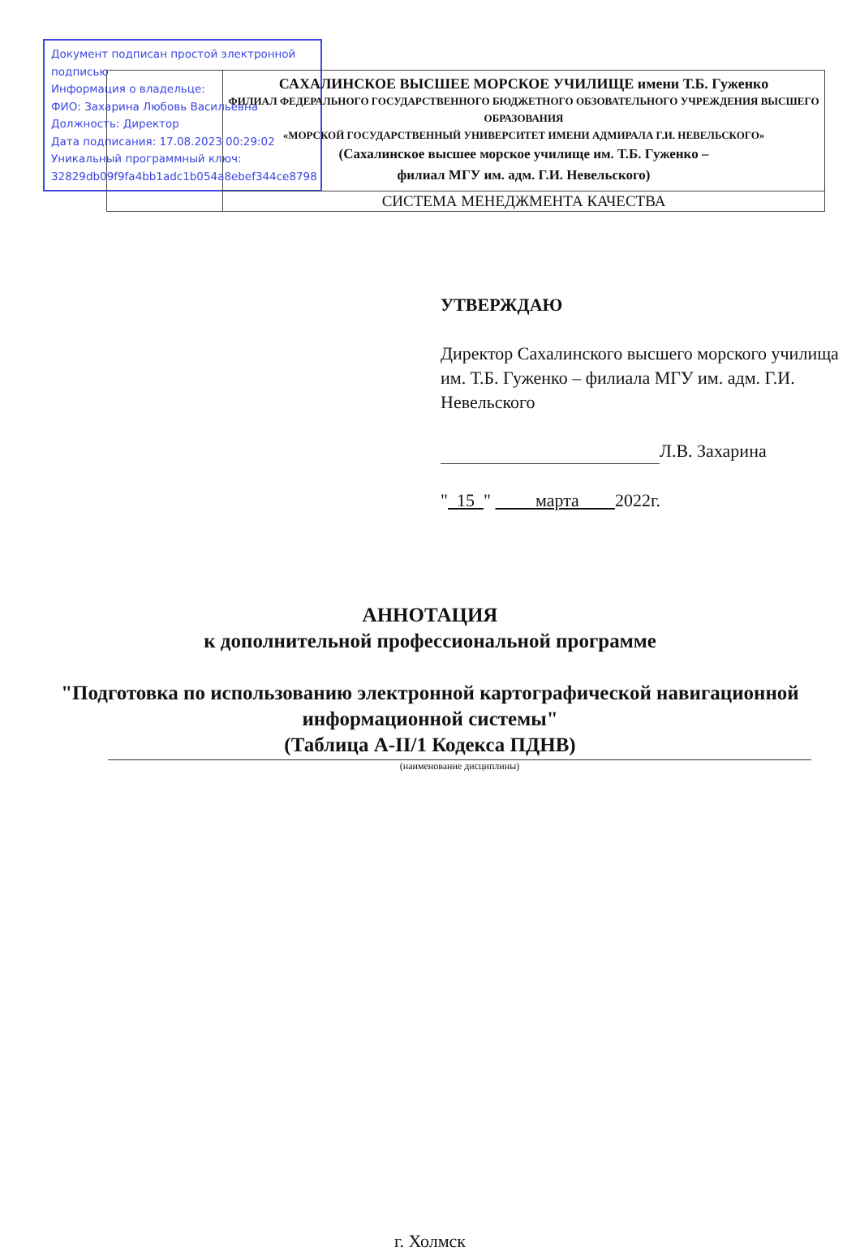Документ подписан простой электронной подписью
Информация о владельце:
ФИО: Захарина Любовь Васильевна
Должность: Директор
Дата подписания: 17.08.2023 00:29:02
Уникальный программный ключ:
32829db09f9fa4bb1adc1b054a8ebef344ce8798
| | САХАЛИНСКОЕ ВЫСШЕЕ МОРСКОЕ УЧИЛИЩЕ имени Т.Б. Гуженко ФИЛИАЛ ФЕДЕРАЛЬНОГО ГОСУДАРСТВЕННОГО БЮДЖЕТНОГО ОБЗОВАТЕЛЬНОГО УЧРЕЖДЕНИЯ ВЫСШЕГО ОБРАЗОВАНИЯ «МОРСКОЙ ГОСУДАРСТВЕННЫЙ УНИВЕРСИТЕТ ИМЕНИ АДМИРАЛА Г.И. НЕВЕЛЬСКОГО» (Сахалинское высшее морское училище им. Т.Б. Гуженко – филиал МГУ им. адм. Г.И. Невельского) |
| | СИСТЕМА МЕНЕДЖМЕНТА КАЧЕСТВА |
УТВЕРЖДАЮ
Директор Сахалинского высшего морского училища им. Т.Б. Гуженко – филиала МГУ им. адм. Г.И. Невельского
Л.В. Захарина
" 15 " марта 2022г.
АННОТАЦИЯ
к дополнительной профессиональной программе
"Подготовка по использованию электронной картографической навигационной информационной системы"
(Таблица А-II/1 Кодекса ПДНВ)
(наименование дисциплины)
г. Холмск